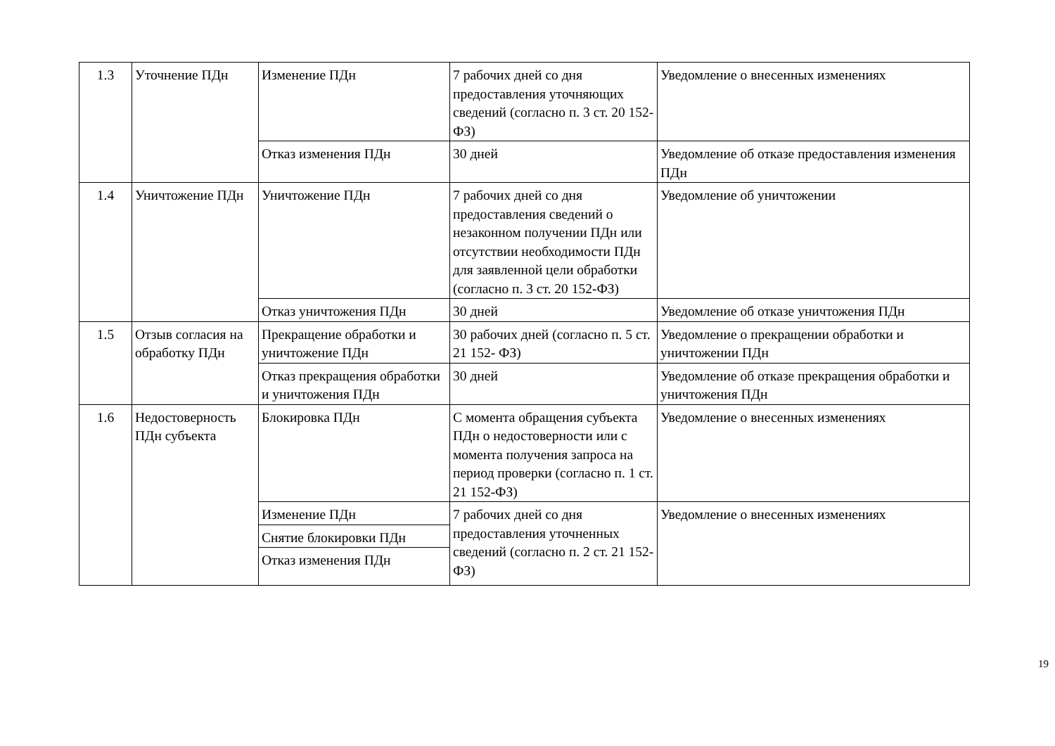| 1.3 | Уточнение ПДн | Изменение ПДн | 7 рабочих дней со дня предоставления уточняющих сведений (согласно п. 3 ст. 20 152- ФЗ) | Уведомление о внесенных изменениях |
| | | Отказ изменения ПДн | 30 дней | Уведомление об отказе предоставления изменения ПДн |
| 1.4 | Уничтожение ПДн | Уничтожение ПДн | 7 рабочих дней со дня предоставления сведений о незаконном получении ПДн или отсутствии необходимости ПДн для заявленной цели обработки (согласно п. 3 ст. 20 152-ФЗ) | Уведомление об уничтожении |
| | | Отказ уничтожения ПДн | 30 дней | Уведомление об отказе уничтожения ПДн |
| 1.5 | Отзыв согласия на обработку ПДн | Прекращение обработки и уничтожение ПДн | 30 рабочих дней (согласно п. 5 ст. 21 152- ФЗ) | Уведомление о прекращении обработки и уничтожении ПДн |
| | | Отказ прекращения обработки и уничтожения ПДн | 30 дней | Уведомление об отказе прекращения обработки и уничтожения ПДн |
| 1.6 | Недостоверность ПДн субъекта | Блокировка ПДн | С момента обращения субъекта ПДн о недостоверности или с момента получения запроса на период проверки (согласно п. 1 ст. 21 152-ФЗ) | Уведомление о внесенных изменениях |
| | | Изменение ПДн | 7 рабочих дней со дня предоставления уточненных сведений (согласно п. 2 ст. 21 152- ФЗ) | Уведомление о внесенных изменениях |
| | | Снятие блокировки ПДн | | |
| | | Отказ изменения ПДн | | |
19